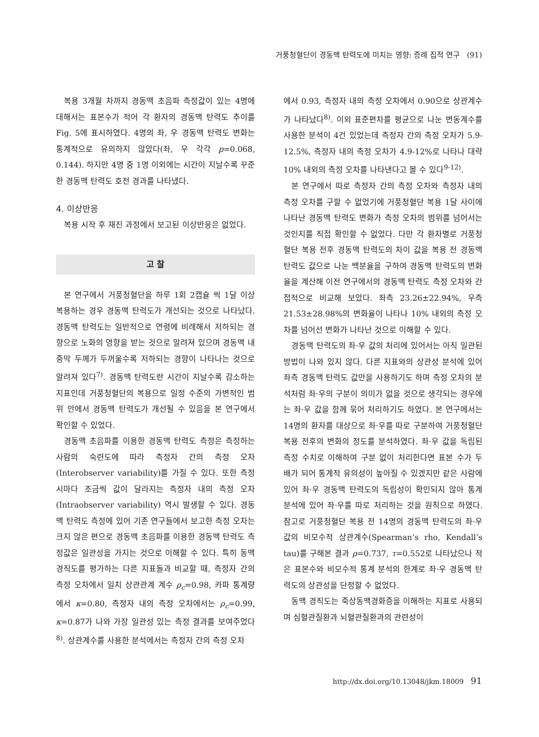거풍청혈단이 경동맥 탄력도에 미치는 영향: 증례 집적 연구 (91)
복용 3개월 차까지 경동맥 초음파 측정값이 있는 4명에 대해서는 표본수가 적어 각 환자의 경동맥 탄력도 추이를 Fig. 5에 표시하였다. 4명의 좌, 우 경동맥 탄력도 변화는 통계적으로 유의하지 않았다(좌, 우 각각 p=0.068, 0.144). 하지만 4명 중 1명 이외에는 시간이 지날수록 꾸준한 경동맥 탄력도 호전 경과를 나타냈다.
4. 이상반응
복용 시작 후 재진 과정에서 보고된 이상반응은 없었다.
고 찰
본 연구에서 거풍청혈단을 하루 1회 2캡슐 씩 1달 이상 복용하는 경우 경동맥 탄력도가 개선되는 것으로 나타났다. 경동맥 탄력도는 일반적으로 연령에 비례해서 저하되는 경향으로 노화의 영향을 받는 것으로 알려져 있으며 경동맥 내중막 두께가 두꺼울수록 저하되는 경향이 나타나는 것으로 알려져 있다<sup>7)</sup>. 경동맥 탄력도란 시간이 지날수록 감소하는 지표인데 거풍청혈단의 복용으로 일정 수준의 가변적인 범위 안에서 경동맥 탄력도가 개선될 수 있음을 본 연구에서 확인할 수 있었다.
경동맥 초음파를 이용한 경동맥 탄력도 측정은 측정하는 사람의 숙련도에 따라 측정자 간의 측정 오차(Interobserver variability)를 가질 수 있다. 또한 측정 시마다 조금씩 값이 달라지는 측정자 내의 측정 오차(Intraobserver variability) 역시 발생할 수 있다. 경동맥 탄력도 측정에 있어 기존 연구들에서 보고한 측정 오차는 크지 않은 편으로 경동맥 초음파를 이용한 경동맥 탄력도 측정값은 일관성을 가지는 것으로 이해할 수 있다. 특히 동맥 경직도를 평가하는 다른 지표들과 비교할 때, 측정자 간의 측정 오차에서 일치 상관관계 계수 ρ<sub>c</sub>=0.98, 카파 통계량에서 κ=0.80, 측정자 내의 측정 오차에서는 ρ<sub>c</sub>=0.99, κ=0.87가 나와 가장 일관성 있는 측정 결과를 보여주었다<sup>8)</sup>. 상관계수를 사용한 분석에서는 측정자 간의 측정 오차
에서 0.93, 측정자 내의 측정 오차에서 0.90으로 상관계수가 나타났다<sup>8)</sup>. 이외 표준편차를 평균으로 나눈 변동계수를 사용한 분석이 4건 있었는데 측정자 간의 측정 오차가 5.9-12.5%, 측정자 내의 측정 오차가 4.9-12%로 나타나 대략 10% 내외의 측정 오차를 나타낸다고 볼 수 있다<sup>9-12)</sup>.
본 연구에서 따로 측정자 간의 측정 오차와 측정자 내의 측정 오차를 구할 수 없었기에 거풍청혈단 복용 1달 사이에 나타난 경동맥 탄력도 변화가 측정 오차의 범위를 넘어서는 것인지를 직접 확인할 수 없었다. 다만 각 환자별로 거풍청혈단 복용 전후 경동맥 탄력도의 차이 값을 복용 전 경동맥 탄력도 값으로 나눈 백분율을 구하여 경동맥 탄력도의 변화율을 계산해 이전 연구에서의 경동맥 탄력도 측정 오차와 간접적으로 비교해 보았다. 좌측 23.26±22.94%, 우측 21.53±28.98%의 변화율이 나타나 10% 내외의 측정 오차를 넘어선 변화가 나타난 것으로 이해할 수 있다.
경동맥 탄력도의 좌·우 값의 처리에 있어서는 아직 일관된 방법이 나와 있지 않다. 다른 지표와의 상관성 분석에 있어 좌측 경동맥 탄력도 값만을 사용하기도 하며 측정 오차의 분석처럼 좌·우의 구분이 의미가 없을 것으로 생각되는 경우에는 좌·우 값을 함께 묶어 처리하기도 하였다. 본 연구에서는 14명의 환자를 대상으로 좌·우를 따로 구분하여 거풍청혈단 복용 전후의 변화의 정도를 분석하였다. 좌·우 값을 독립된 측정 수치로 이해하여 구분 없이 처리한다면 표본 수가 두 배가 되어 통계적 유의성이 높아질 수 있겠지만 같은 사람에 있어 좌·우 경동맥 탄력도의 독립성이 확인되지 않아 통계 분석에 있어 좌·우를 따로 처리하는 것을 원칙으로 하였다. 참고로 거풍청혈단 복용 전 14명의 경동맥 탄력도의 좌·우 값의 비모수적 상관계수(Spearman’s rho, Kendall’s tau)를 구해본 결과 ρ=0.737, τ=0.552로 나타났으나 적은 표본수와 비모수적 통계 분석의 한계로 좌·우 경동맥 탄력도의 상관성을 단정할 수 없었다.
동맥 경직도는 죽상동맥경화증을 이해하는 지표로 사용되며 심혈관질환과 뇌혈관질환과의 관련성이
http://dx.doi.org/10.13048/jkm.18009 91